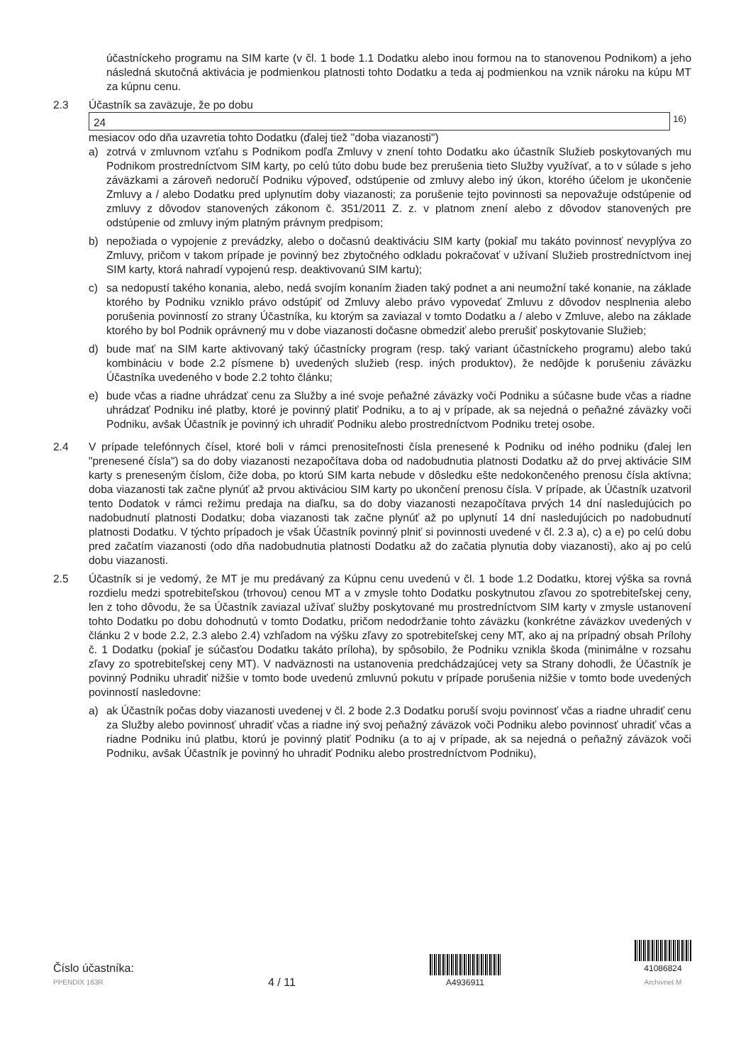účastníckeho programu na SIM karte (v čl. 1 bode 1.1 Dodatku alebo inou formou na to stanovenou Podnikom) a jeho následná skutočná aktivácia je podmienkou platnosti tohto Dodatku a teda aj podmienkou na vznik nároku na kúpu MT za kúpnu cenu.
2.3 Účastník sa zaväzuje, že po dobu
24 <sup>16)</sup>
mesiacov odo dňa uzavretia tohto Dodatku (ďalej tiež "doba viazanosti")
a) zotrvá v zmluvnom vzťahu s Podnikom podľa Zmluvy v znení tohto Dodatku ako účastník Služieb poskytovaných mu Podnikom prostredníctvom SIM karty, po celú túto dobu bude bez prerušenia tieto Služby využívať, a to v súlade s jeho záväzkami a zároveň nedoručí Podniku výpoveď, odstúpenie od zmluvy alebo iný úkon, ktorého účelom je ukončenie Zmluvy a / alebo Dodatku pred uplynutím doby viazanosti; za porušenie tejto povinnosti sa nepovažuje odstúpenie od zmluvy z dôvodov stanovených zákonom č. 351/2011 Z. z. v platnom znení alebo z dôvodov stanovených pre odstúpenie od zmluvy iným platným právnym predpisom;
b) nepožiada o vypojenie z prevádzky, alebo o dočasnú deaktiváciu SIM karty (pokiaľ mu takáto povinnosť nevyplýva zo Zmluvy, pričom v takom prípade je povinný bez zbytočného odkladu pokračovať v užívaní Služieb prostredníctvom inej SIM karty, ktorá nahradí vypojenú resp. deaktivovanú SIM kartu);
c) sa nedopustí takého konania, alebo, nedá svojím konaním žiaden taký podnet a ani neumožní také konanie, na základe ktorého by Podniku vzniklo právo odstúpiť od Zmluvy alebo právo vypovedať Zmluvu z dôvodov nesplnenia alebo porušenia povinností zo strany Účastníka, ku ktorým sa zaviazal v tomto Dodatku a / alebo v Zmluve, alebo na základe ktorého by bol Podnik oprávnený mu v dobe viazanosti dočasne obmedziť alebo prerušiť poskytovanie Služieb;
d) bude mať na SIM karte aktivovaný taký účastnícky program (resp. taký variant účastníckeho programu) alebo takú kombináciu v bode 2.2 písmene b) uvedených služieb (resp. iných produktov), že nedôjde k porušeniu záväzku Účastníka uvedeného v bode 2.2 tohto článku;
e) bude včas a riadne uhrádzať cenu za Služby a iné svoje peňažné záväzky voči Podniku a súčasne bude včas a riadne uhrádzať Podniku iné platby, ktoré je povinný platiť Podniku, a to aj v prípade, ak sa nejedná o peňažné záväzky voči Podniku, avšak Účastník je povinný ich uhradiť Podniku alebo prostredníctvom Podniku tretej osobe.
2.4 V prípade telefónnych čísel, ktoré boli v rámci prenositeľnosti čísla prenesené k Podniku od iného podniku (ďalej len "prenesené čísla") sa do doby viazanosti nezapočítava doba od nadobudnutia platnosti Dodatku až do prvej aktivácie SIM karty s preneseným číslom, čiže doba, po ktorú SIM karta nebude v dôsledku ešte nedokončeného prenosu čísla aktívna; doba viazanosti tak začne plynúť až prvou aktiváciou SIM karty po ukončení prenosu čísla. V prípade, ak Účastník uzatvoril tento Dodatok v rámci režimu predaja na diaľku, sa do doby viazanosti nezapočítava prvých 14 dní nasledujúcich po nadobudnutí platnosti Dodatku; doba viazanosti tak začne plynúť až po uplynutí 14 dní nasledujúcich po nadobudnutí platnosti Dodatku. V týchto prípadoch je však Účastník povinný plniť si povinnosti uvedené v čl. 2.3 a), c) a e) po celú dobu pred začatím viazanosti (odo dňa nadobudnutia platnosti Dodatku až do začatia plynutia doby viazanosti), ako aj po celú dobu viazanosti.
2.5 Účastník si je vedomý, že MT je mu predávaný za Kúpnu cenu uvedenú v čl. 1 bode 1.2 Dodatku, ktorej výška sa rovná rozdielu medzi spotrebiteľskou (trhovou) cenou MT a v zmysle tohto Dodatku poskytnutou zľavou zo spotrebiteľskej ceny, len z toho dôvodu, že sa Účastník zaviazal užívať služby poskytované mu prostredníctvom SIM karty v zmysle ustanovení tohto Dodatku po dobu dohodnutú v tomto Dodatku, pričom nedodržanie tohto záväzku (konkrétne záväzkov uvedených v článku 2 v bode 2.2, 2.3 alebo 2.4) vzhľadom na výšku zľavy zo spotrebiteľskej ceny MT, ako aj na prípadný obsah Prílohy č. 1 Dodatku (pokiaľ je súčasťou Dodatku takáto príloha), by spôsobilo, že Podniku vznikla škoda (minimálne v rozsahu zľavy zo spotrebiteľskej ceny MT). V nadväznosti na ustanovenia predchádzajúcej vety sa Strany dohodli, že Účastník je povinný Podniku uhradiť nižšie v tomto bode uvedenú zmluvnú pokutu v prípade porušenia nižšie v tomto bode uvedených povinností nasledovne:
a) ak Účastník počas doby viazanosti uvedenej v čl. 2 bode 2.3 Dodatku poruší svoju povinnosť včas a riadne uhradiť cenu za Služby alebo povinnosť uhradiť včas a riadne iný svoj peňažný záväzok voči Podniku alebo povinnosť uhradiť včas a riadne Podniku inú platbu, ktorú je povinný platiť Podniku (a to aj v prípade, ak sa nejedná o peňažný záväzok voči Podniku, avšak Účastník je povinný ho uhradiť Podniku alebo prostredníctvom Podniku),
Číslo účastníka:
PPENDIX 163R
4 / 11
A4936911
41086824
Archivnet M